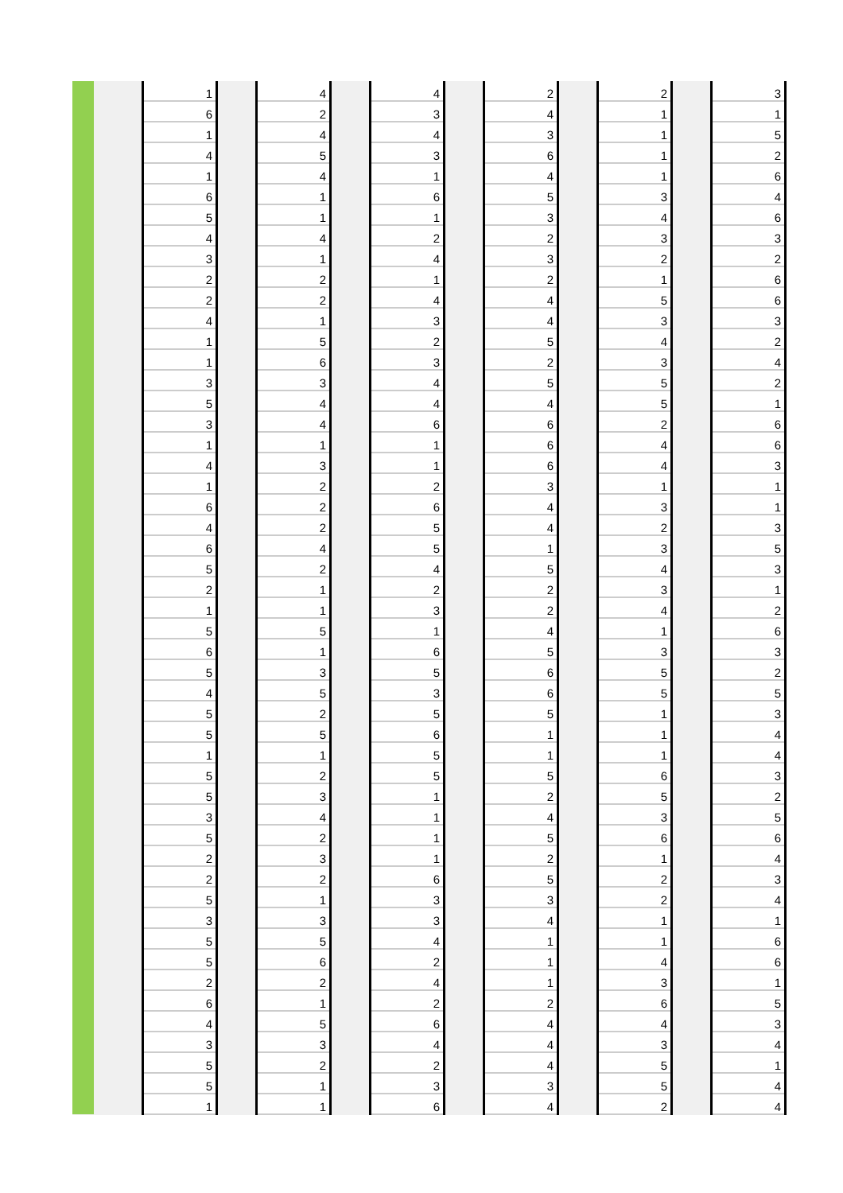| | | 1 | | 4 | | 4 | | 2 | | 2 | | 3 |
| | | 6 | | 2 | | 3 | | 4 | | 1 | | 1 |
| | | 1 | | 4 | | 4 | | 3 | | 1 | | 5 |
| | | 4 | | 5 | | 3 | | 6 | | 1 | | 2 |
| | | 1 | | 4 | | 1 | | 4 | | 1 | | 6 |
| | | 6 | | 1 | | 6 | | 5 | | 3 | | 4 |
| | | 5 | | 1 | | 1 | | 3 | | 4 | | 6 |
| | | 4 | | 4 | | 2 | | 2 | | 3 | | 3 |
| | | 3 | | 1 | | 4 | | 3 | | 2 | | 2 |
| | | 2 | | 2 | | 1 | | 2 | | 1 | | 6 |
| | | 2 | | 2 | | 4 | | 4 | | 5 | | 6 |
| | | 4 | | 1 | | 3 | | 4 | | 3 | | 3 |
| | | 1 | | 5 | | 2 | | 5 | | 4 | | 2 |
| | | 1 | | 6 | | 3 | | 2 | | 3 | | 4 |
| | | 3 | | 3 | | 4 | | 5 | | 5 | | 2 |
| | | 5 | | 4 | | 4 | | 4 | | 5 | | 1 |
| | | 3 | | 4 | | 6 | | 6 | | 2 | | 6 |
| | | 1 | | 1 | | 1 | | 6 | | 4 | | 6 |
| | | 4 | | 3 | | 1 | | 6 | | 4 | | 3 |
| | | 1 | | 2 | | 2 | | 3 | | 1 | | 1 |
| | | 6 | | 2 | | 6 | | 4 | | 3 | | 1 |
| | | 4 | | 2 | | 5 | | 4 | | 2 | | 3 |
| | | 6 | | 4 | | 5 | | 1 | | 3 | | 5 |
| | | 5 | | 2 | | 4 | | 5 | | 4 | | 3 |
| | | 2 | | 1 | | 2 | | 2 | | 3 | | 1 |
| | | 1 | | 1 | | 3 | | 2 | | 4 | | 2 |
| | | 5 | | 5 | | 1 | | 4 | | 1 | | 6 |
| | | 6 | | 1 | | 6 | | 5 | | 3 | | 3 |
| | | 5 | | 3 | | 5 | | 6 | | 5 | | 2 |
| | | 4 | | 5 | | 3 | | 6 | | 5 | | 5 |
| | | 5 | | 2 | | 5 | | 5 | | 1 | | 3 |
| | | 5 | | 5 | | 6 | | 1 | | 1 | | 4 |
| | | 1 | | 1 | | 5 | | 1 | | 1 | | 4 |
| | | 5 | | 2 | | 5 | | 5 | | 6 | | 3 |
| | | 5 | | 3 | | 1 | | 2 | | 5 | | 2 |
| | | 3 | | 4 | | 1 | | 4 | | 3 | | 5 |
| | | 5 | | 2 | | 1 | | 5 | | 6 | | 6 |
| | | 2 | | 3 | | 1 | | 2 | | 1 | | 4 |
| | | 2 | | 2 | | 6 | | 5 | | 2 | | 3 |
| | | 5 | | 1 | | 3 | | 3 | | 2 | | 4 |
| | | 3 | | 3 | | 3 | | 4 | | 1 | | 1 |
| | | 5 | | 5 | | 4 | | 1 | | 1 | | 6 |
| | | 5 | | 6 | | 2 | | 1 | | 4 | | 6 |
| | | 2 | | 2 | | 4 | | 1 | | 3 | | 1 |
| | | 6 | | 1 | | 2 | | 2 | | 6 | | 5 |
| | | 4 | | 5 | | 6 | | 4 | | 4 | | 3 |
| | | 3 | | 3 | | 4 | | 4 | | 3 | | 4 |
| | | 5 | | 2 | | 2 | | 4 | | 5 | | 1 |
| | | 5 | | 1 | | 3 | | 3 | | 5 | | 4 |
| | | 1 | | 1 | | 6 | | 4 | | 2 | | 4 |